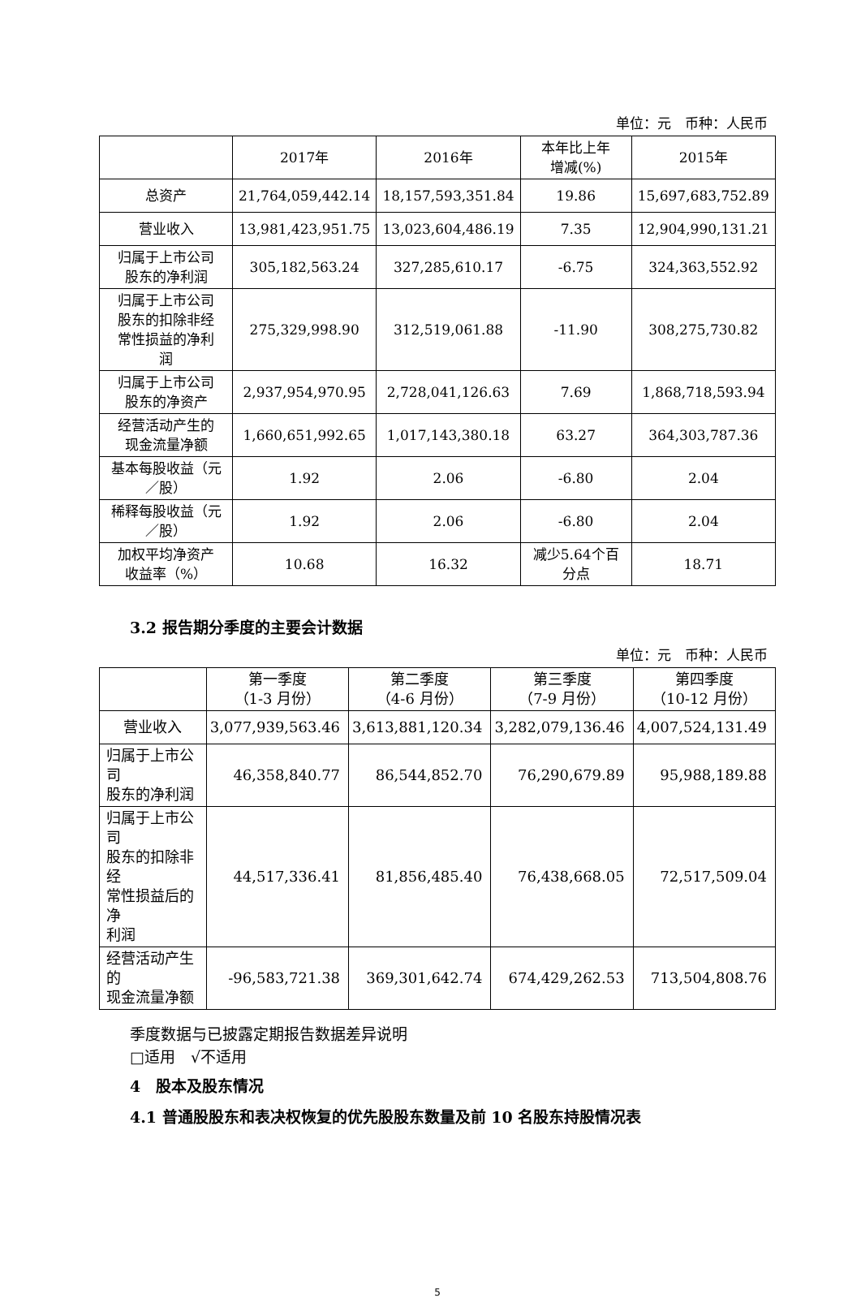单位：元　币种：人民币
| | 2017年 | 2016年 | 本年比上年 增减(%) | 2015年 |
| --- | --- | --- | --- | --- |
| 总资产 | 21,764,059,442.14 | 18,157,593,351.84 | 19.86 | 15,697,683,752.89 |
| 营业收入 | 13,981,423,951.75 | 13,023,604,486.19 | 7.35 | 12,904,990,131.21 |
| 归属于上市公司 股东的净利润 | 305,182,563.24 | 327,285,610.17 | -6.75 | 324,363,552.92 |
| 归属于上市公司 股东的扣除非经 常性损益的净利 润 | 275,329,998.90 | 312,519,061.88 | -11.90 | 308,275,730.82 |
| 归属于上市公司 股东的净资产 | 2,937,954,970.95 | 2,728,041,126.63 | 7.69 | 1,868,718,593.94 |
| 经营活动产生的 现金流量净额 | 1,660,651,992.65 | 1,017,143,380.18 | 63.27 | 364,303,787.36 |
| 基本每股收益（元 ／股） | 1.92 | 2.06 | -6.80 | 2.04 |
| 稀释每股收益（元 ／股） | 1.92 | 2.06 | -6.80 | 2.04 |
| 加权平均净资产 收益率（%） | 10.68 | 16.32 | 减少5.64个百 分点 | 18.71 |
3.2 报告期分季度的主要会计数据
单位：元　币种：人民币
| | 第一季度 （1-3 月份） | 第二季度 （4-6 月份） | 第三季度 （7-9 月份） | 第四季度 （10-12 月份） |
| 营业收入 | 3,077,939,563.46 | 3,613,881,120.34 | 3,282,079,136.46 | 4,007,524,131.49 |
| 归属于上市公司 股东的净利润 | 46,358,840.77 | 86,544,852.70 | 76,290,679.89 | 95,988,189.88 |
| 归属于上市公司 股东的扣除非经 常性损益后的净 利润 | 44,517,336.41 | 81,856,485.40 | 76,438,668.05 | 72,517,509.04 |
| 经营活动产生的 现金流量净额 | -96,583,721.38 | 369,301,642.74 | 674,429,262.53 | 713,504,808.76 |
季度数据与已披露定期报告数据差异说明
□适用　√不适用
4　股本及股东情况
4.1 普通股股东和表决权恢复的优先股股东数量及前 10 名股东持股情况表
5